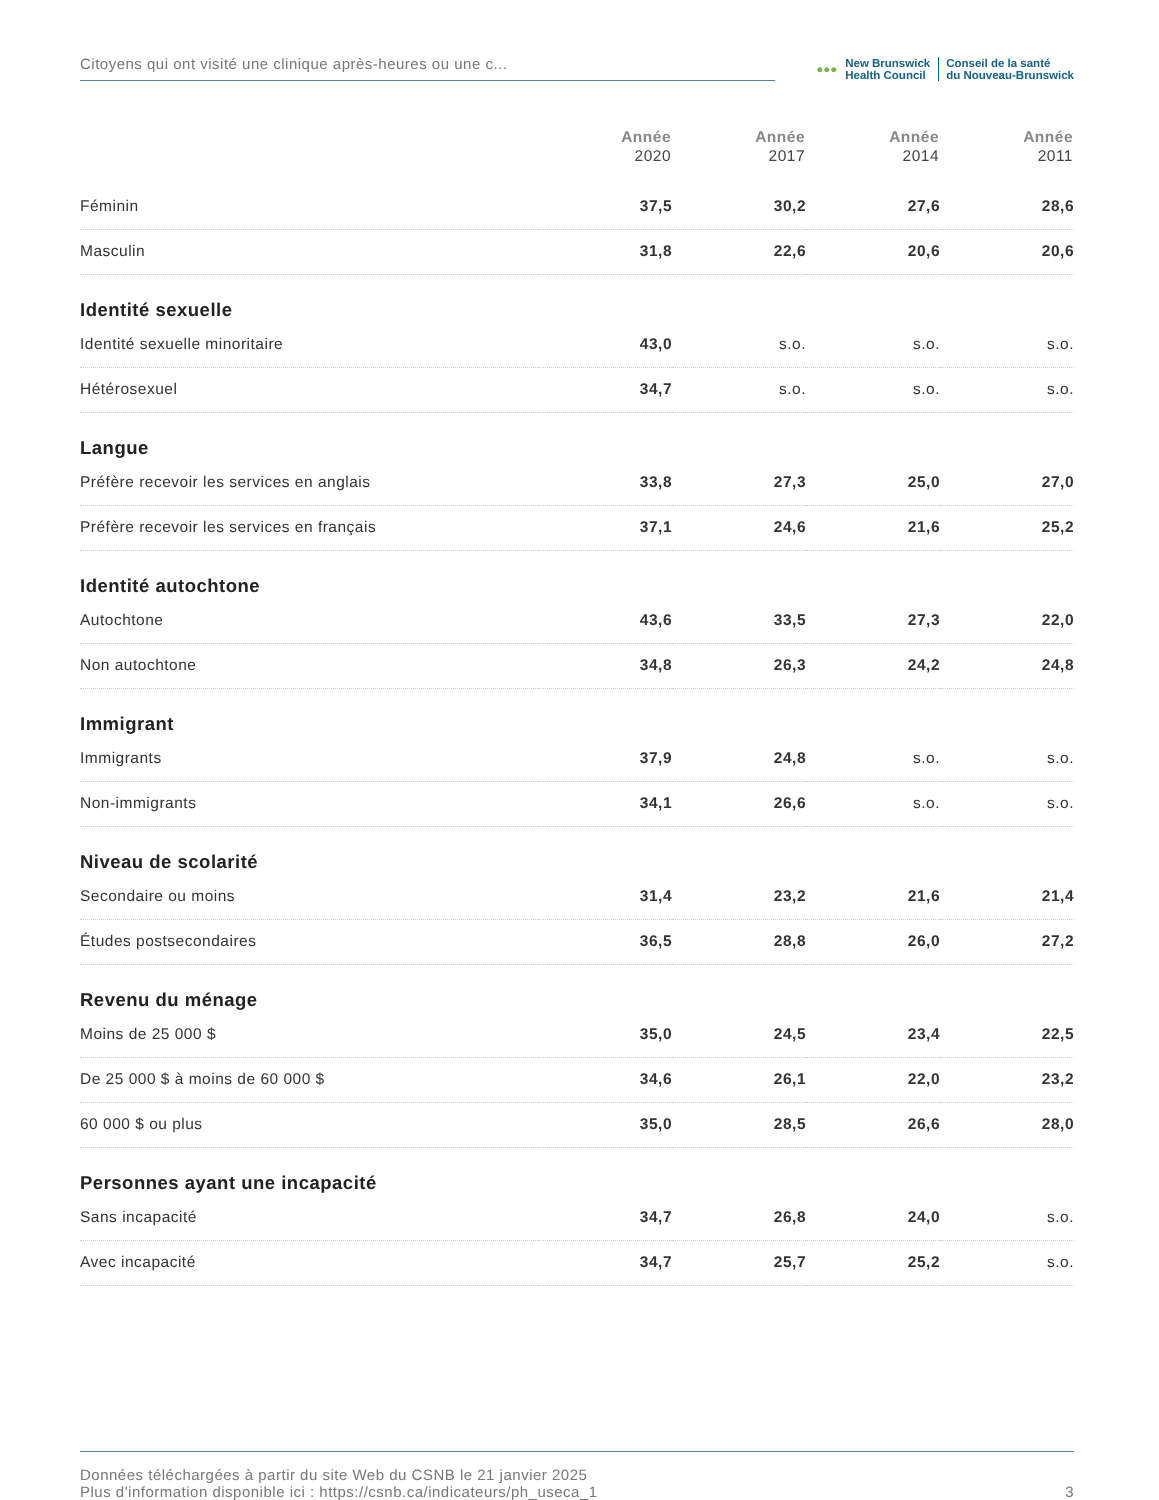Citoyens qui ont visité une clinique après-heures ou une c...
●●●
New Brunswick
Health Council
Conseil de la santé
du Nouveau-Brunswick
| | Année 2020 | Année 2017 | Année 2014 | Année 2011 |
| --- | --- | --- | --- | --- |
| Féminin | 37,5 | 30,2 | 27,6 | 28,6 |
| Masculin | 31,8 | 22,6 | 20,6 | 20,6 |
| Identité sexuelle | | | | |
| Identité sexuelle minoritaire | 43,0 | s.o. | s.o. | s.o. |
| Hétérosexuel | 34,7 | s.o. | s.o. | s.o. |
| Langue | | | | |
| Préfère recevoir les services en anglais | 33,8 | 27,3 | 25,0 | 27,0 |
| Préfère recevoir les services en français | 37,1 | 24,6 | 21,6 | 25,2 |
| Identité autochtone | | | | |
| Autochtone | 43,6 | 33,5 | 27,3 | 22,0 |
| Non autochtone | 34,8 | 26,3 | 24,2 | 24,8 |
| Immigrant | | | | |
| Immigrants | 37,9 | 24,8 | s.o. | s.o. |
| Non-immigrants | 34,1 | 26,6 | s.o. | s.o. |
| Niveau de scolarité | | | | |
| Secondaire ou moins | 31,4 | 23,2 | 21,6 | 21,4 |
| Études postsecondaires | 36,5 | 28,8 | 26,0 | 27,2 |
| Revenu du ménage | | | | |
| Moins de 25 000 $ | 35,0 | 24,5 | 23,4 | 22,5 |
| De 25 000 $ à moins de 60 000 $ | 34,6 | 26,1 | 22,0 | 23,2 |
| 60 000 $ ou plus | 35,0 | 28,5 | 26,6 | 28,0 |
| Personnes ayant une incapacité | | | | |
| Sans incapacité | 34,7 | 26,8 | 24,0 | s.o. |
| Avec incapacité | 34,7 | 25,7 | 25,2 | s.o. |
Données téléchargées à partir du site Web du CSNB le 21 janvier 2025
Plus d'information disponible ici : https://csnb.ca/indicateurs/ph_useca_1
3